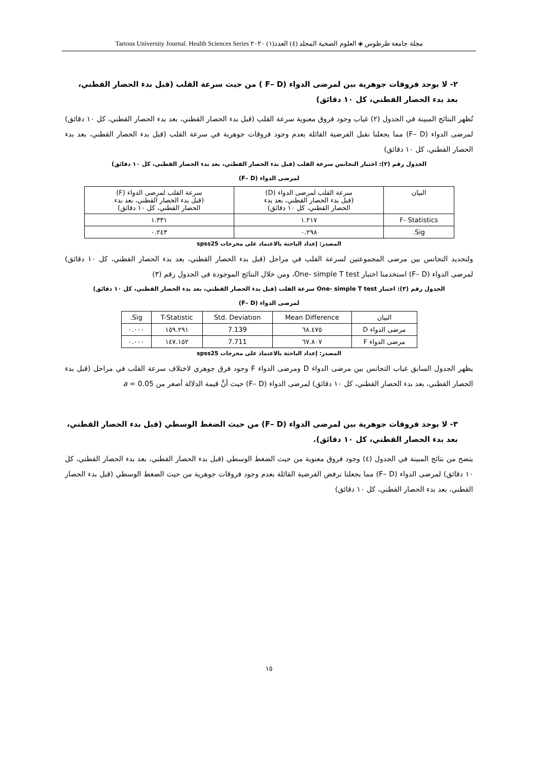مجلة جامعة طرطوس ◈ العلوم الصحية المجلد (٤) العدد(١) ٢٠٢٠ Tartous University Journal. Health Sciences Series
٢- لا يوجد فروقات جوهرية بين لمرضى الدواء (F– D ) من حيث سرعة القلب (قبل بدء الحصار القطني، بعد بدء الحصار القطني، كل ١٠ دقائق)
تُظهر النتائج المبينة في الجدول (٢) غياب وجود فروق معنوية سرعة القلب (قبل بدء الحصار القطني، بعد بدء الحصار القطني، كل ١٠ دقائق) لمرضى الدواء (F– D) مما يجعلنا نقبل الفرضية القائلة بعدم وجود فروقات جوهرية في سرعة القلب (قبل بدء الحصار القطني، بعد بدء الحصار القطني، كل ١٠ دقائق)
الجدول رقم (٢): اختبار التجانس سرعة القلب (قبل بدء الحصار القطني، بعد بدء الحصار القطني، كل ١٠ دقائق)
لمرضى الدواء (F– D)
| البيان | سرعة القلب لمرضى الدواء (D) (قبل بدء الحصار القطني، بعد بدء الحصار القطني، كل ١٠ دقائق) | سرعة القلب لمرضى الدواء (F) (قبل بدء الحصار القطني، بعد بدء الحصار القطني، كل ١٠ دقائق) |
| --- | --- | --- |
| F- Statistics | ١.٢١٧ | ١.٣٣١ |
| Sig. | ٠.٢٩٨ | ٠.٢٤٣ |
المصدر: إعداد الباحثة بالاعتماد على مخرجات spss25
ولتحديد التجانس بين مرضى المجموعتين لسرعة القلب في مراحل (قبل بدء الحصار القطني، بعد بدء الحصار القطني، كل ١٠ دقائق) لمرضى الدواء (F– D) استخدمنا اختبار One- simple T test، ومن خلال النتائج الموجودة في الجدول رقم (٣)
الجدول رقم (٣): اختبار One- simple T test سرعة القلب (قبل بدء الحصار القطني، بعد بدء الحصار القطني، كل ١٠ دقائق)
لمرضى الدواء (F– D)
| البيان | Mean Difference | Std. Deviation | T-Statistic | Sig. |
| --- | --- | --- | --- | --- |
| مرضى الدواء D | ٦٨.٤٧٥ | 7.139 | ١٥٩.٢٩١ | ٠.٠٠٠ |
| مرضى الدواء F | ٦٧.٨٠٧ | 7.711 | ١٤٧.١٥٢ | ٠.٠٠٠ |
المصدر: إعداد الباحثة بالاعتماد على مخرجات spss25
يظهر الجدول السابق غياب التجانس بين مرضى الدواء D ومرضى الدواء F وجود فرق جوهري لاختلاف سرعة القلب في مراحل (قبل بدء الحصار القطني، بعد بدء الحصار القطني، كل ١٠ دقائق) لمرضى الدواء (F– D) حيث أنَّ قيمة الدلالة أصغر من a = 0.05
٣- لا يوجد فروقات جوهرية بين لمرضى الدواء (F– D) من حيث الضغط الوسطي (قبل بدء الحصار القطني، بعد بدء الحصار القطني، كل ١٠ دقائق).
يتضح من نتائج المبينة في الجدول (٤) وجود فروق معنوية من حيث الضغط الوسطي (قبل بدء الحصار القطني، بعد بدء الحصار القطني، كل ١٠ دقائق) لمرضى الدواء (F– D) مما يجعلنا نرفض الفرضية القائلة بعدم وجود فروقات جوهرية من حيث الضغط الوسطي (قبل بدء الحصار القطني، بعد بدء الحصار القطني، كل ١٠ دقائق)
١٥